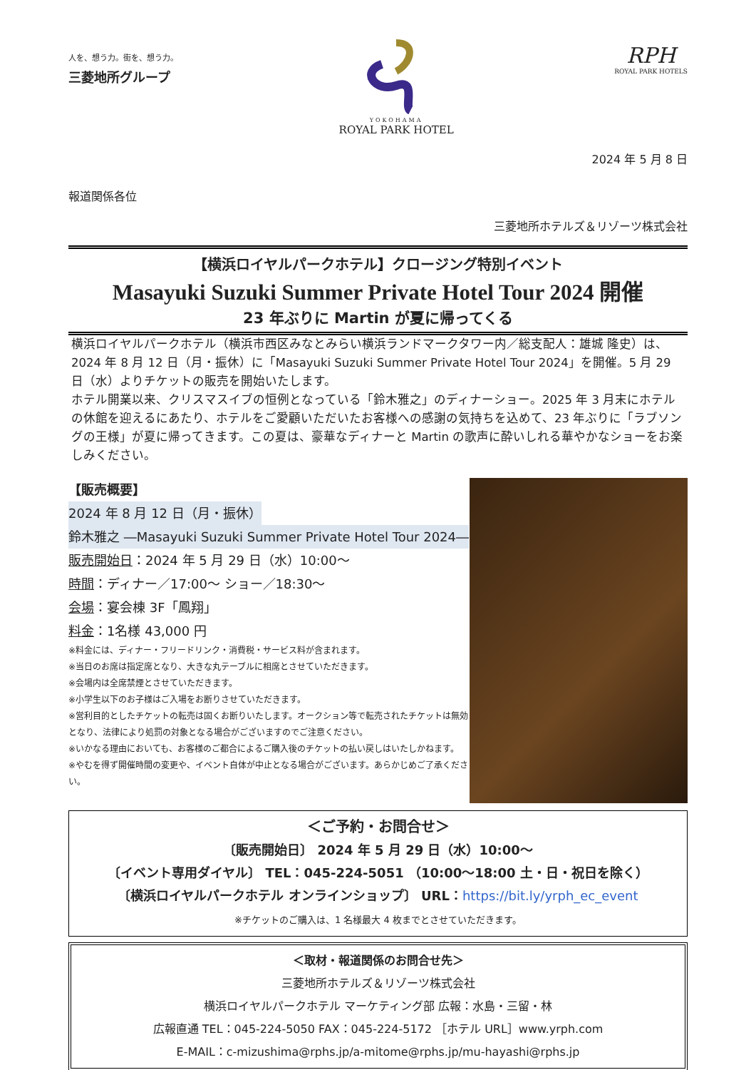人を、想う力。街を、想う力。
三菱地所グループ
YOKOHAMA
ROYAL PARK HOTEL
RPH
ROYAL PARK HOTELS
2024 年 5 月 8 日
報道関係各位
三菱地所ホテルズ＆リゾーツ株式会社
【横浜ロイヤルパークホテル】クロージング特別イベント
Masayuki Suzuki Summer Private Hotel Tour 2024 開催
23 年ぶりに Martin が夏に帰ってくる
横浜ロイヤルパークホテル（横浜市西区みなとみらい横浜ランドマークタワー内／総支配人：雄城 隆史）は、2024 年 8 月 12 日（月・振休）に「Masayuki Suzuki Summer Private Hotel Tour 2024」を開催。5 月 29 日（水）よりチケットの販売を開始いたします。
ホテル開業以来、クリスマスイブの恒例となっている「鈴木雅之」のディナーショー。2025 年 3 月末にホテルの休館を迎えるにあたり、ホテルをご愛顧いただいたお客様への感謝の気持ちを込めて、23 年ぶりに「ラブソングの王様」が夏に帰ってきます。この夏は、豪華なディナーと Martin の歌声に酔いしれる華やかなショーをお楽しみください。
【販売概要】
2024 年 8 月 12 日（月・振休）
鈴木雅之 ―Masayuki Suzuki Summer Private Hotel Tour 2024―
販売開始日：2024 年 5 月 29 日（水）10:00～
時間：ディナー／17:00～ ショー／18:30～
会場：宴会棟 3F「鳳翔」
料金：1名様 43,000 円
※料金には、ディナー・フリードリンク・消費税・サービス料が含まれます。
※当日のお席は指定席となり、大きな丸テーブルに相席とさせていただきます。
※会場内は全席禁煙とさせていただきます。
※小学生以下のお子様はご入場をお断りさせていただきます。
※営利目的としたチケットの転売は固くお断りいたします。オークション等で転売されたチケットは無効となり、法律により処罰の対象となる場合がございますのでご注意ください。
※いかなる理由においても、お客様のご都合によるご購入後のチケットの払い戻しはいたしかねます。
※やむを得ず開催時間の変更や、イベント自体が中止となる場合がございます。あらかじめご了承ください。
＜ご予約・お問合せ＞
〔販売開始日〕 2024 年 5 月 29 日（水）10:00～
〔イベント専用ダイヤル〕 TEL：045-224-5051 （10:00～18:00 土・日・祝日を除く）
〔横浜ロイヤルパークホテル オンラインショップ〕 URL：https://bit.ly/yrph_ec_event
※チケットのご購入は、1 名様最大 4 枚までとさせていただきます。
＜取材・報道関係のお問合せ先＞
三菱地所ホテルズ＆リゾーツ株式会社
横浜ロイヤルパークホテル マーケティング部 広報：水島・三留・林
広報直通 TEL：045-224-5050 FAX：045-224-5172 ［ホテル URL］www.yrph.com
E-MAIL：c-mizushima@rphs.jp/a-mitome@rphs.jp/mu-hayashi@rphs.jp